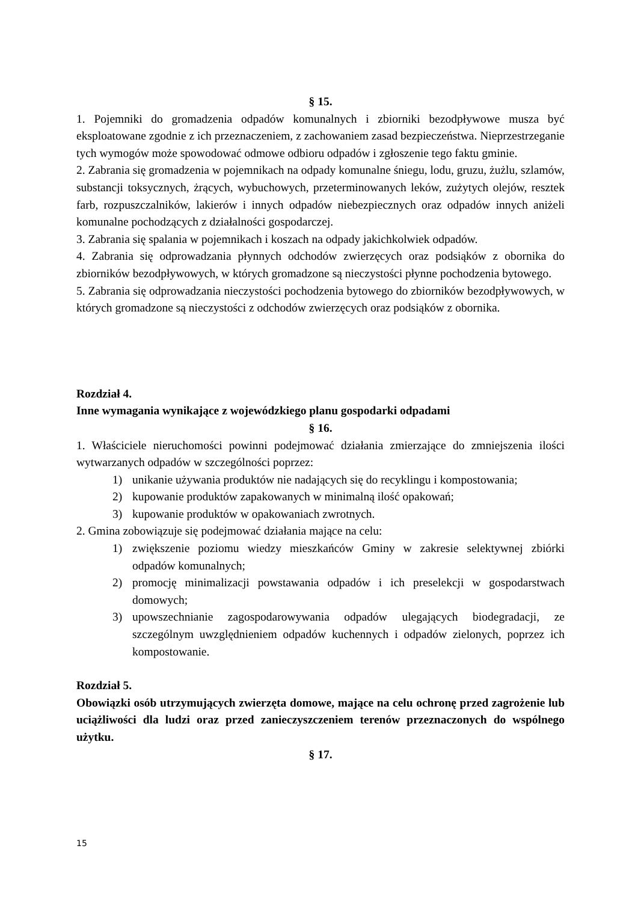§ 15.
1. Pojemniki do gromadzenia odpadów komunalnych i zbiorniki bezodpływowe musza być eksploatowane zgodnie z ich przeznaczeniem, z zachowaniem zasad bezpieczeństwa. Nieprzestrzeganie tych wymogów może spowodować odmowe odbioru odpadów i zgłoszenie tego faktu gminie.
2. Zabrania się gromadzenia w pojemnikach na odpady komunalne śniegu, lodu, gruzu, żużlu, szlamów, substancji toksycznych, żrących, wybuchowych, przeterminowanych leków, zużytych olejów, resztek farb, rozpuszczalników, lakierów i innych odpadów niebezpiecznych oraz odpadów innych aniżeli komunalne pochodzących z działalności gospodarczej.
3. Zabrania się spalania w pojemnikach i koszach na odpady jakichkolwiek odpadów.
4. Zabrania się odprowadzania płynnych odchodów zwierzęcych oraz podsiąków z obornika do zbiorników bezodpływowych, w których gromadzone są nieczystości płynne pochodzenia bytowego.
5. Zabrania się odprowadzania nieczystości pochodzenia bytowego do zbiorników bezodpływowych, w których gromadzone są nieczystości z odchodów zwierzęcych oraz podsiąków z obornika.
Rozdział 4.
Inne wymagania wynikające z wojewódzkiego planu gospodarki odpadami
§ 16.
1. Właściciele nieruchomości powinni podejmować działania zmierzające do zmniejszenia ilości wytwarzanych odpadów w szczególności poprzez:
1) unikanie używania produktów nie nadających się do recyklingu i kompostowania;
2) kupowanie produktów zapakowanych w minimalną ilość opakowań;
3) kupowanie produktów w opakowaniach zwrotnych.
2. Gmina zobowiązuje się podejmować działania mające na celu:
1) zwiększenie poziomu wiedzy mieszkańców Gminy w zakresie selektywnej zbiórki odpadów komunalnych;
2) promocję minimalizacji powstawania odpadów i ich preselekcji w gospodarstwach domowych;
3) upowszechnianie zagospodarowywania odpadów ulegających biodegradacji, ze szczególnym uwzględnieniem odpadów kuchennych i odpadów zielonych, poprzez ich kompostowanie.
Rozdział 5.
Obowiązki osób utrzymujących zwierzęta domowe, mające na celu ochronę przed zagrożenie lub uciążliwości dla ludzi oraz przed zanieczyszczeniem terenów przeznaczonych do wspólnego użytku.
§ 17.
15